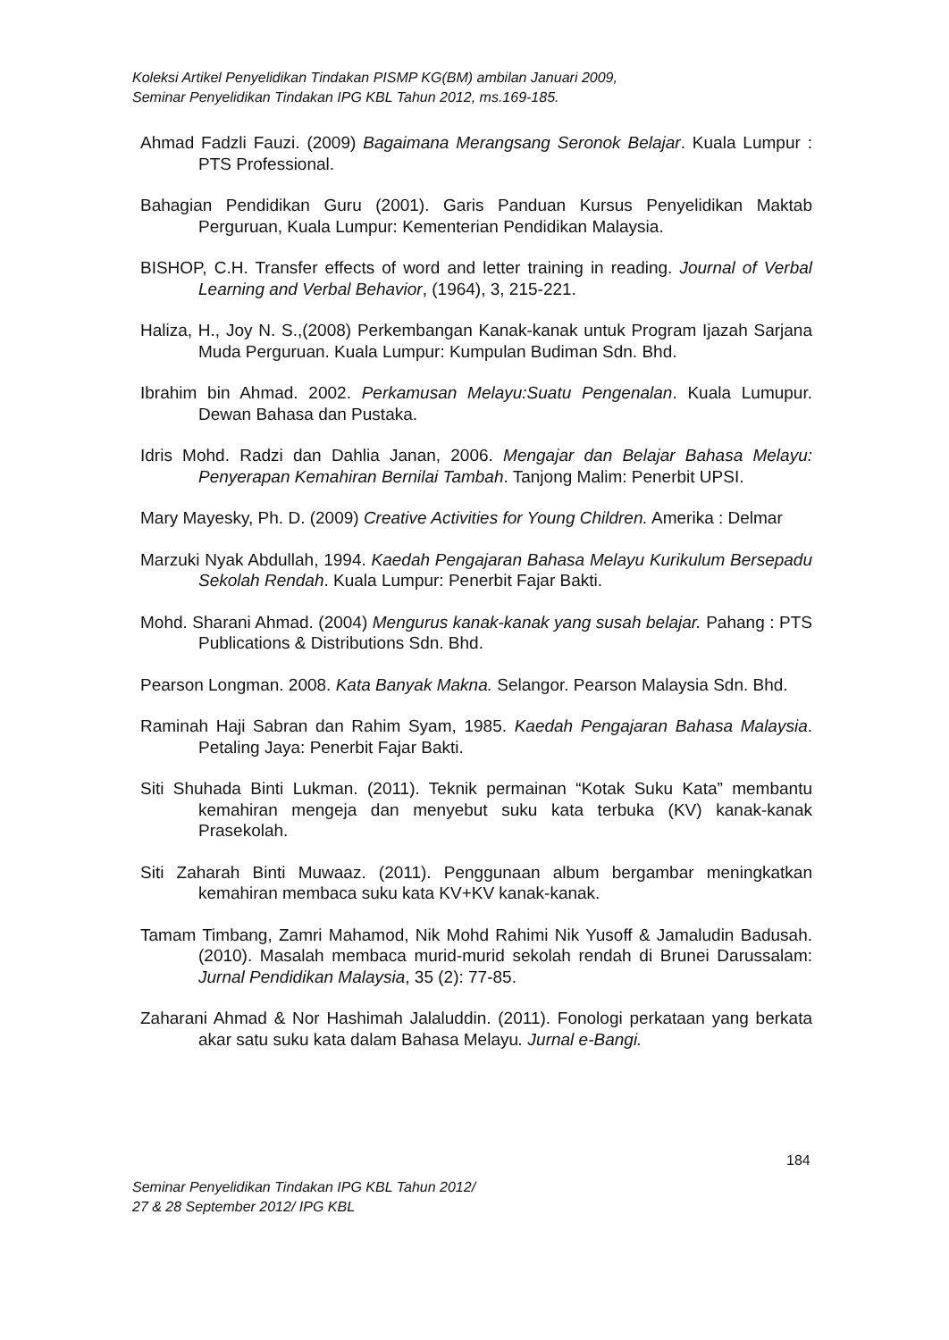Koleksi Artikel Penyelidikan Tindakan PISMP KG(BM) ambilan Januari 2009,
Seminar Penyelidikan Tindakan IPG KBL Tahun 2012, ms.169-185.
Ahmad Fadzli Fauzi. (2009) Bagaimana Merangsang Seronok Belajar. Kuala Lumpur : PTS Professional.
Bahagian Pendidikan Guru (2001). Garis Panduan Kursus Penyelidikan Maktab Perguruan, Kuala Lumpur: Kementerian Pendidikan Malaysia.
BISHOP, C.H. Transfer effects of word and letter training in reading. Journal of Verbal Learning and Verbal Behavior, (1964), 3, 215-221.
Haliza, H., Joy N. S.,(2008) Perkembangan Kanak-kanak untuk Program Ijazah Sarjana Muda Perguruan. Kuala Lumpur: Kumpulan Budiman Sdn. Bhd.
Ibrahim bin Ahmad. 2002. Perkamusan Melayu:Suatu Pengenalan. Kuala Lumupur. Dewan Bahasa dan Pustaka.
Idris Mohd. Radzi dan Dahlia Janan, 2006. Mengajar dan Belajar Bahasa Melayu: Penyerapan Kemahiran Bernilai Tambah. Tanjong Malim: Penerbit UPSI.
Mary Mayesky, Ph. D. (2009) Creative Activities for Young Children. Amerika : Delmar
Marzuki Nyak Abdullah, 1994. Kaedah Pengajaran Bahasa Melayu Kurikulum Bersepadu Sekolah Rendah. Kuala Lumpur: Penerbit Fajar Bakti.
Mohd. Sharani Ahmad. (2004) Mengurus kanak-kanak yang susah belajar. Pahang : PTS Publications & Distributions Sdn. Bhd.
Pearson Longman. 2008. Kata Banyak Makna. Selangor. Pearson Malaysia Sdn. Bhd.
Raminah Haji Sabran dan Rahim Syam, 1985. Kaedah Pengajaran Bahasa Malaysia. Petaling Jaya: Penerbit Fajar Bakti.
Siti Shuhada Binti Lukman. (2011). Teknik permainan “Kotak Suku Kata” membantu kemahiran mengeja dan menyebut suku kata terbuka (KV) kanak-kanak Prasekolah.
Siti Zaharah Binti Muwaaz. (2011). Penggunaan album bergambar meningkatkan kemahiran membaca suku kata KV+KV kanak-kanak.
Tamam Timbang, Zamri Mahamod, Nik Mohd Rahimi Nik Yusoff & Jamaludin Badusah. (2010). Masalah membaca murid-murid sekolah rendah di Brunei Darussalam: Jurnal Pendidikan Malaysia, 35 (2): 77-85.
Zaharani Ahmad & Nor Hashimah Jalaluddin. (2011). Fonologi perkataan yang berkata akar satu suku kata dalam Bahasa Melayu. Jurnal e-Bangi.
184
Seminar Penyelidikan Tindakan IPG KBL Tahun 2012/
27 & 28 September 2012/ IPG KBL